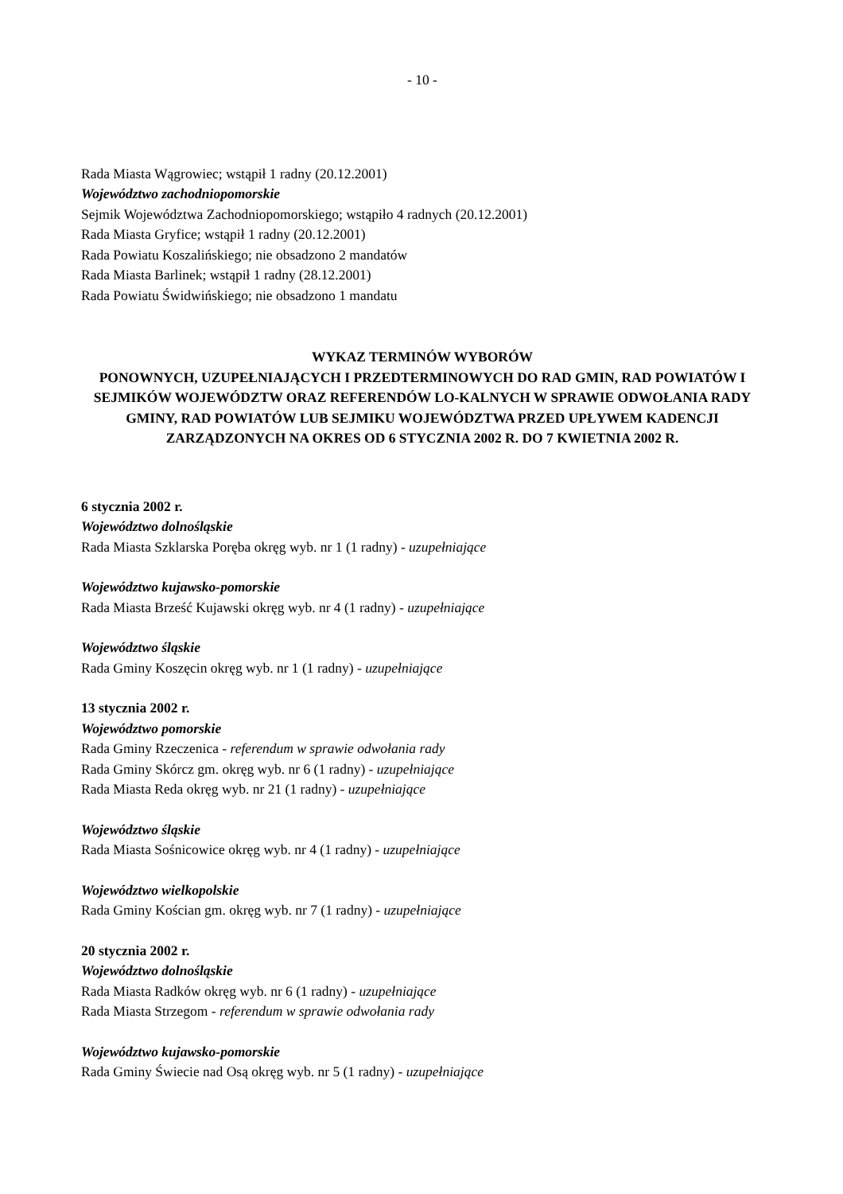- 10 -
Rada Miasta Wągrowiec; wstąpił 1 radny (20.12.2001)
Województwo zachodniopomorskie
Sejmik Województwa Zachodniopomorskiego; wstąpiło 4 radnych (20.12.2001)
Rada Miasta Gryfice; wstąpił 1 radny (20.12.2001)
Rada Powiatu Koszalińskiego; nie obsadzono 2 mandatów
Rada Miasta Barlinek; wstąpił 1 radny (28.12.2001)
Rada Powiatu Świdwińskiego; nie obsadzono 1 mandatu
WYKAZ TERMINÓW WYBORÓW
PONOWNYCH, UZUPEŁNIAJĄCYCH I PRZEDTERMINOWYCH DO RAD GMIN, RAD POWIATÓW I SEJMIKÓW WOJEWÓDZTW ORAZ REFERENDÓW LO-KALNYCH W SPRAWIE ODWOŁANIA RADY GMINY, RAD POWIATÓW LUB SEJMIKU WOJEWÓDZTWA PRZED UPŁYWEM KADENCJI ZARZĄDZONYCH NA OKRES OD 6 STYCZNIA 2002 R. DO 7 KWIETNIA 2002 R.
6 stycznia 2002 r.
Województwo dolnośląskie
Rada Miasta Szklarska Poręba okręg wyb. nr 1 (1 radny) - uzupełniające
Województwo kujawsko-pomorskie
Rada Miasta Brześć Kujawski okręg wyb. nr 4 (1 radny) - uzupełniające
Województwo śląskie
Rada Gminy Koszęcin okręg wyb. nr 1 (1 radny) - uzupełniające
13 stycznia 2002 r.
Województwo pomorskie
Rada Gminy Rzeczenica - referendum w sprawie odwołania rady
Rada Gminy Skórcz gm. okręg wyb. nr 6 (1 radny) - uzupełniające
Rada Miasta Reda okręg wyb. nr 21 (1 radny) - uzupełniające
Województwo śląskie
Rada Miasta Sośnicowice okręg wyb. nr 4 (1 radny) - uzupełniające
Województwo wielkopolskie
Rada Gminy Kościan gm. okręg wyb. nr 7 (1 radny) - uzupełniające
20 stycznia 2002 r.
Województwo dolnośląskie
Rada Miasta Radków okręg wyb. nr 6 (1 radny) - uzupełniające
Rada Miasta Strzegom - referendum w sprawie odwołania rady
Województwo kujawsko-pomorskie
Rada Gminy Świecie nad Osą okręg wyb. nr 5 (1 radny) - uzupełniające